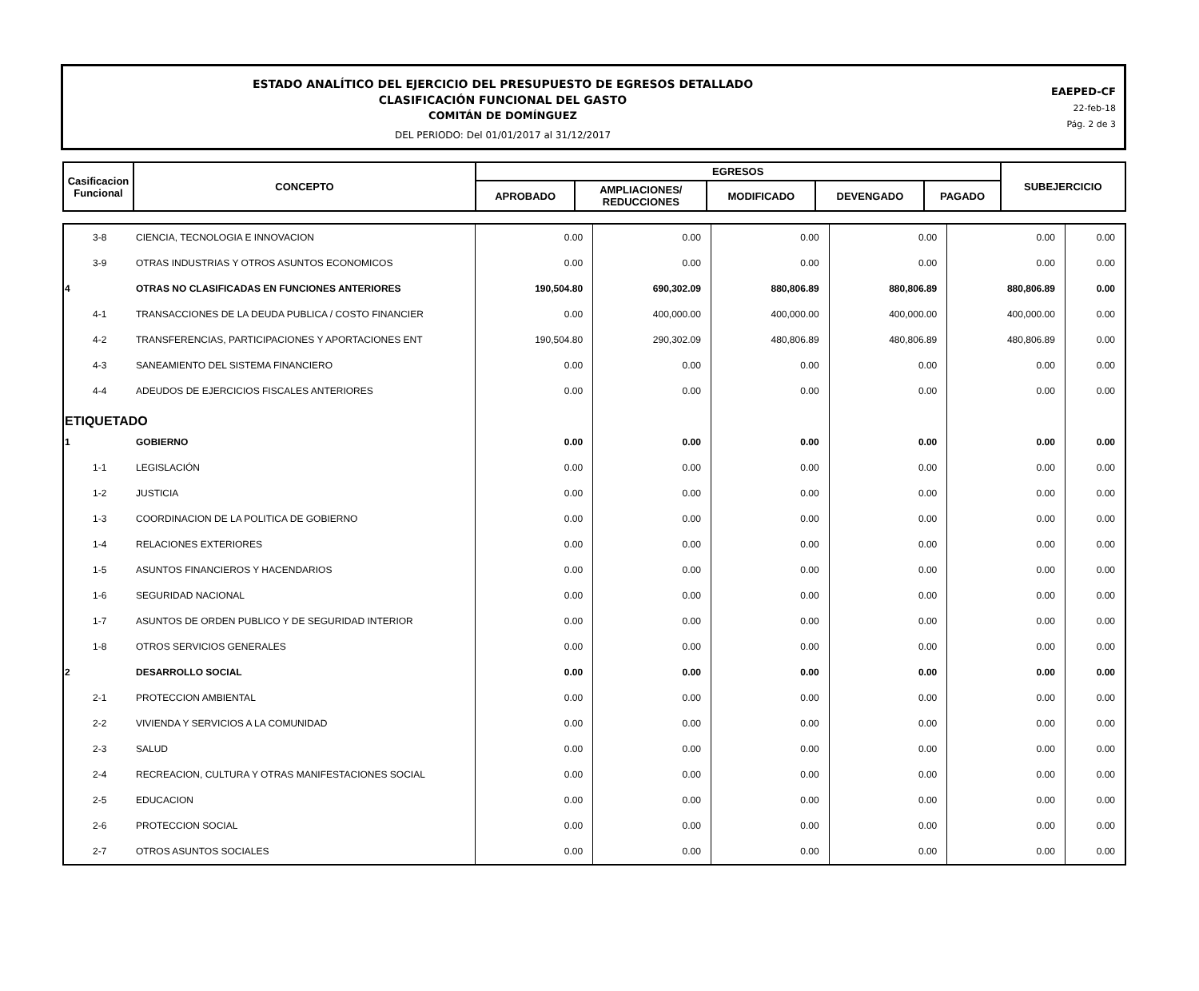ESTADO ANALÍTICO DEL EJERCICIO DEL PRESUPUESTO DE EGRESOS DETALLADO
CLASIFICACIÓN FUNCIONAL DEL GASTO
COMITÁN DE DOMÍNGUEZ
DEL PERIODO: Del 01/01/2017 al 31/12/2017
EAEPED-CF
22-feb-18
Pág. 2 de 3
| Casificacion Funcional | CONCEPTO | EGRESOS | | | | | SUBEJERCICIO |
| --- | --- | --- | --- | --- | --- | --- | --- |
| | | APROBADO | AMPLIACIONES/ REDUCCIONES | MODIFICADO | DEVENGADO | PAGADO | |
| 3-8 | CIENCIA, TECNOLOGIA E INNOVACION | 0.00 | 0.00 | 0.00 | 0.00 | 0.00 | 0.00 |
| 3-9 | OTRAS INDUSTRIAS Y OTROS ASUNTOS ECONOMICOS | 0.00 | 0.00 | 0.00 | 0.00 | 0.00 | 0.00 |
| 4 | OTRAS NO CLASIFICADAS EN FUNCIONES ANTERIORES | 190,504.80 | 690,302.09 | 880,806.89 | 880,806.89 | 880,806.89 | 0.00 |
| 4-1 | TRANSACCIONES DE LA DEUDA PUBLICA / COSTO FINANCIER | 0.00 | 400,000.00 | 400,000.00 | 400,000.00 | 400,000.00 | 0.00 |
| 4-2 | TRANSFERENCIAS, PARTICIPACIONES Y APORTACIONES ENT | 190,504.80 | 290,302.09 | 480,806.89 | 480,806.89 | 480,806.89 | 0.00 |
| 4-3 | SANEAMIENTO DEL SISTEMA FINANCIERO | 0.00 | 0.00 | 0.00 | 0.00 | 0.00 | 0.00 |
| 4-4 | ADEUDOS DE EJERCICIOS FISCALES ANTERIORES | 0.00 | 0.00 | 0.00 | 0.00 | 0.00 | 0.00 |
| ETIQUETADO | | | | | | | |
| 1 | GOBIERNO | 0.00 | 0.00 | 0.00 | 0.00 | 0.00 | 0.00 |
| 1-1 | LEGISLACIÓN | 0.00 | 0.00 | 0.00 | 0.00 | 0.00 | 0.00 |
| 1-2 | JUSTICIA | 0.00 | 0.00 | 0.00 | 0.00 | 0.00 | 0.00 |
| 1-3 | COORDINACION DE LA POLITICA DE GOBIERNO | 0.00 | 0.00 | 0.00 | 0.00 | 0.00 | 0.00 |
| 1-4 | RELACIONES EXTERIORES | 0.00 | 0.00 | 0.00 | 0.00 | 0.00 | 0.00 |
| 1-5 | ASUNTOS FINANCIEROS Y HACENDARIOS | 0.00 | 0.00 | 0.00 | 0.00 | 0.00 | 0.00 |
| 1-6 | SEGURIDAD NACIONAL | 0.00 | 0.00 | 0.00 | 0.00 | 0.00 | 0.00 |
| 1-7 | ASUNTOS DE ORDEN PUBLICO Y DE SEGURIDAD INTERIOR | 0.00 | 0.00 | 0.00 | 0.00 | 0.00 | 0.00 |
| 1-8 | OTROS SERVICIOS GENERALES | 0.00 | 0.00 | 0.00 | 0.00 | 0.00 | 0.00 |
| 2 | DESARROLLO SOCIAL | 0.00 | 0.00 | 0.00 | 0.00 | 0.00 | 0.00 |
| 2-1 | PROTECCION AMBIENTAL | 0.00 | 0.00 | 0.00 | 0.00 | 0.00 | 0.00 |
| 2-2 | VIVIENDA Y SERVICIOS A LA COMUNIDAD | 0.00 | 0.00 | 0.00 | 0.00 | 0.00 | 0.00 |
| 2-3 | SALUD | 0.00 | 0.00 | 0.00 | 0.00 | 0.00 | 0.00 |
| 2-4 | RECREACION, CULTURA Y OTRAS MANIFESTACIONES SOCIAL | 0.00 | 0.00 | 0.00 | 0.00 | 0.00 | 0.00 |
| 2-5 | EDUCACION | 0.00 | 0.00 | 0.00 | 0.00 | 0.00 | 0.00 |
| 2-6 | PROTECCION SOCIAL | 0.00 | 0.00 | 0.00 | 0.00 | 0.00 | 0.00 |
| 2-7 | OTROS ASUNTOS SOCIALES | 0.00 | 0.00 | 0.00 | 0.00 | 0.00 | 0.00 |